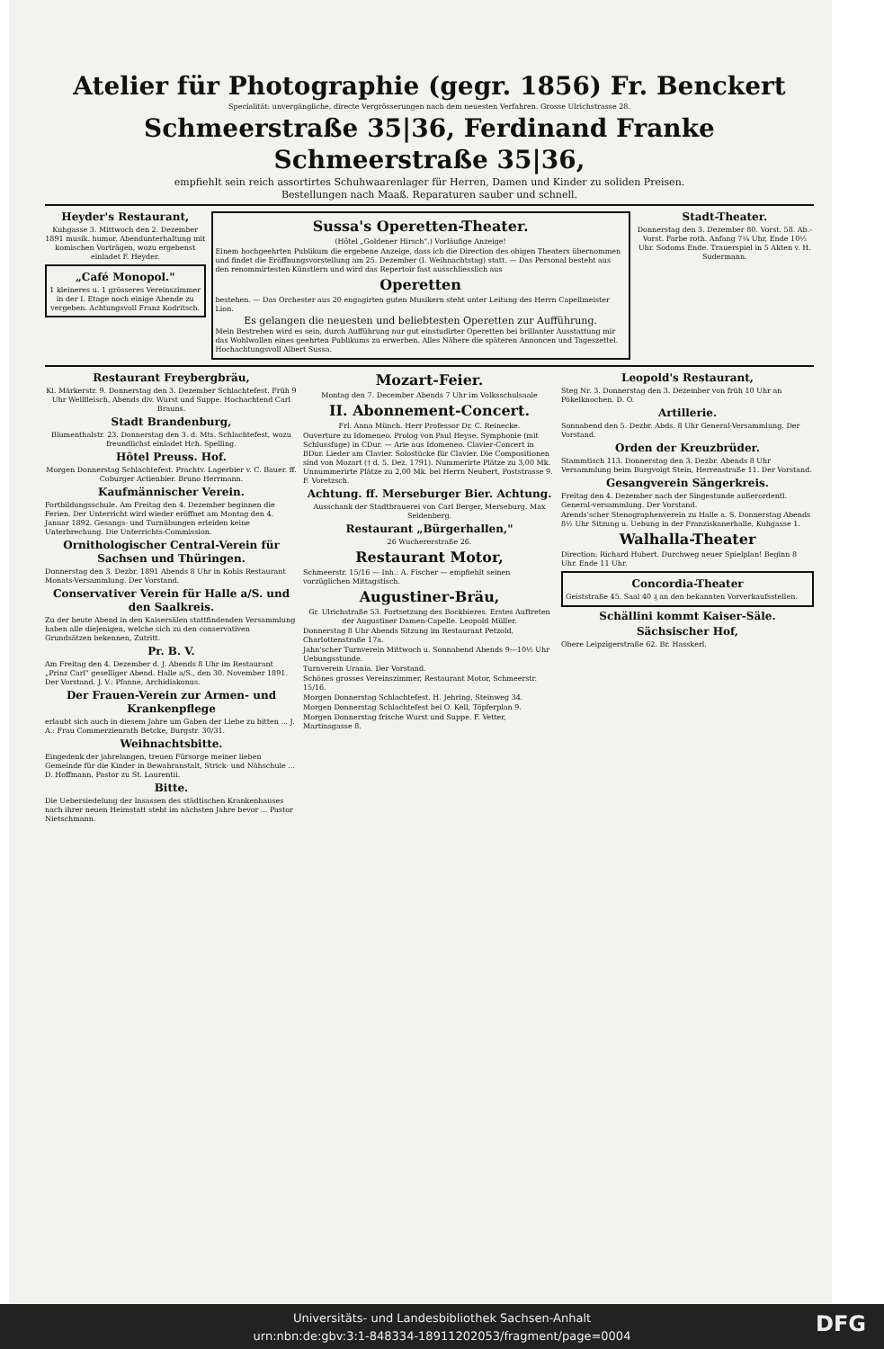Atelier für Photographie (gegr. 1856) Fr. Benckert
Specialität: unvergängliche, directe Vergrösserungen nach dem neuesten Verfahren. Grosse Ulrichstrasse 28.
Schmeerstraße 35|36, Ferdinand Franke Schmeerstraße 35|36,
empfiehlt sein reich assortirtes Schuhwaarenlager für Herren, Damen und Kinder zu soliden Preisen.
Bestellungen nach Maaß. Reparaturen sauber und schnell.
Heyder's Restaurant,
Kuhgasse 3. Mittwoch den 2. Dezember 1891 musik. humor. Abendunterhaltung mit komischen Vorträgen, wozu ergebenst einladet F. Heyder.
„Café Monopol."
1 kleineres u. 1 grösseres Vereinszimmer in der I. Etage noch einige Abende zu vergeben. Achtungsvoll Franz Kodritsch.
Sussa's Operetten-Theater.
(Hôtel „Goldener Hirsch".) Vorläufige Anzeige!
Einem hochgeehrten Publikum die ergebene Anzeige, dass ich die Direction des obigen Theaters übernommen und findet die Eröffnungsvorstellung am 25. Dezember (I. Weihnachtstag) statt. — Das Personal besteht aus den renommirtesten Künstlern und wird das Repertoir fast ausschliesslich aus
Operetten
bestehen. — Das Orchester aus 20 engagirten guten Musikern steht unter Leitung des Herrn Capellmeister Lion.
Es gelangen die neuesten und beliebtesten Operetten zur Aufführung.
Mein Bestreben wird es sein, durch Aufführung nur gut einstudirter Operetten bei brillanter Ausstattung mir das Wohlwollen eines geehrten Publikums zu erwerben. Alles Nähere die späteren Annoncen und Tageszettel. Hochachtungsvoll Albert Sussa.
Stadt-Theater.
Donnerstag den 3. Dezember 80. Vorst. 58. Ab.-Vorst. Farbe roth. Anfang 7¼ Uhr, Ende 10½ Uhr. Sodoms Ende. Trauerspiel in 5 Akten v. H. Sudermann.
Restaurant Freybergbräu,
Kl. Märkerstr. 9. Donnerstag den 3. Dezember Schlachtefest. Früh 9 Uhr Wellfleisch, Abends div. Wurst und Suppe. Hochachtend Carl Brauns.
Stadt Brandenburg,
Blumenthalstr. 23. Donnerstag den 3. d. Mts. Schlachtefest, wozu freundlichst einladet Hch. Spelling.
Hôtel Preuss. Hof.
Morgen Donnerstag Schlachtefest. Prachtv. Lagerbier v. C. Bauer. ff. Coburger Actienbier. Bruno Herrmann.
Kaufmännischer Verein.
Fortbildungsschule. Am Freitag den 4. Dezember beginnen die Ferien. Der Unterricht wird wieder eröffnet am Montag den 4. Januar 1892. Gesangs- und Turnübungen erleiden keine Unterbrechung. Die Unterrichts-Commission.
Ornithologischer Central-Verein für Sachsen und Thüringen.
Donnerstag den 3. Dezbr. 1891 Abends 8 Uhr in Kohls Restaurant Monats-Versammlung. Der Vorstand.
Conservativer Verein für Halle a/S. und den Saalkreis.
Zu der heute Abend in den Kaisersälen stattfindenden Versammlung haben alle diejenigen, welche sich zu den conservativen Grundsätzen bekennen, Zutritt.
Pr. B. V.
Am Freitag den 4. Dezember d. J. Abends 8 Uhr im Restaurant „Prinz Carl" geselliger Abend. Halle a/S., den 30. November 1891. Der Vorstand. J. V.: Pfanne, Archidiakonus.
Der Frauen-Verein zur Armen- und Krankenpflege
erlaubt sich auch in diesem Jahre um Gaben der Liebe zu bitten ... J. A.: Frau Commerzienrath Betcke, Burgstr. 30/31.
Weihnachtsbitte.
Eingedenk der jahrelangen, treuen Fürsorge meiner lieben Gemeinde für die Kinder in Bewahranstalt, Strick- und Nähschule ... D. Hoffmann, Pastor zu St. Laurentii.
Bitte.
Die Uebersiedelung der Insassen des städtischen Krankenhauses nach ihrer neuen Heimstatt steht im nächsten Jahre bevor ... Pastor Nietschmann.
Mozart-Feier.
Montag den 7. December Abends 7 Uhr im Volksschulsaale
II. Abonnement-Concert.
Frl. Anna Münch. Herr Professor Dr. C. Reinecke.
Ouverture zu Idomeneo. Prolog von Paul Heyse. Symphonie (mit Schlussfuge) in CDur. — Arie aus Idomeneo. Clavier-Concert in BDur. Lieder am Clavier. Solostücke für Clavier. Die Compositionen sind von Mozart († d. 5. Dez. 1791). Nummerirte Plätze zu 3,00 Mk. Unnummerirte Plätze zu 2,00 Mk. bei Herrn Neubert, Poststrasse 9. F. Voretzsch.
Achtung. ff. Merseburger Bier. Achtung.
Ausschank der Stadtbrauerei von Carl Berger, Merseburg. Max Seidenberg.
Restaurant „Bürgerhallen,"
26 Wuchererstraße 26.
Restaurant Motor,
Schmeerstr. 15/16 — Inh.: A. Fischer — empfiehlt seinen vorzüglichen Mittagstisch.
Augustiner-Bräu,
Gr. Ulrichstraße 53. Fortsetzung des Bockbieres. Erstes Auftreten der Augustiner Damen-Capelle. Leopold Müller.
Donnerstag 8 Uhr Abends Sitzung im Restaurant Petzold, Charlottenstraße 17a.
Jahn'scher Turnverein Mittwoch u. Sonnabend Abends 9—10½ Uhr Uebungsstunde.
Turnverein Urania. Der Vorstand.
Schönes grosses Vereinszimmer, Restaurant Motor, Schmeerstr. 15/16.
Morgen Donnerstag Schlachtefest. H. Jehring, Steinweg 34.
Morgen Donnerstag Schlachtefest bei O. Kell, Töpferplan 9.
Morgen Donnerstag frische Wurst und Suppe. F. Vetter, Martinsgasse 8.
Leopold's Restaurant,
Steg Nr. 3. Donnerstag den 3. Dezember von früh 10 Uhr an Pökelknochen. D. O.
Artillerie.
Sonnabend den 5. Dezbr. Abds. 8 Uhr General-Versammlung. Der Vorstand.
Orden der Kreuzbrüder.
Stammtisch 113. Donnerstag den 3. Dezbr. Abends 8 Uhr Versammlung beim Burgvoigt Stein, Herrenstraße 11. Der Vorstand.
Gesangverein Sängerkreis.
Freitag den 4. Dezember nach der Singestunde außerordentl. General-versammlung. Der Vorstand.
Arends'scher Stenographenverein zu Halle a. S. Donnerstag Abends 8½ Uhr Sitzung u. Uebung in der Franziskanerhalle, Kuhgasse 1.
Walhalla-Theater
Direction: Richard Hubert. Durchweg neuer Spielplan! Beginn 8 Uhr. Ende 11 Uhr.
Concordia-Theater
Geiststraße 45. Saal 40 ₰ an den bekannten Vorverkaufsstellen.
Schällini kommt Kaiser-Säle.
Sächsischer Hof,
Obere Leipzigerstraße 62. Br. Hasskerl.
Universitäts- und Landesbibliothek Sachsen-Anhalt
urn:nbn:de:gbv:3:1-848334-1891120205​3/fragment/page=0004
DFG